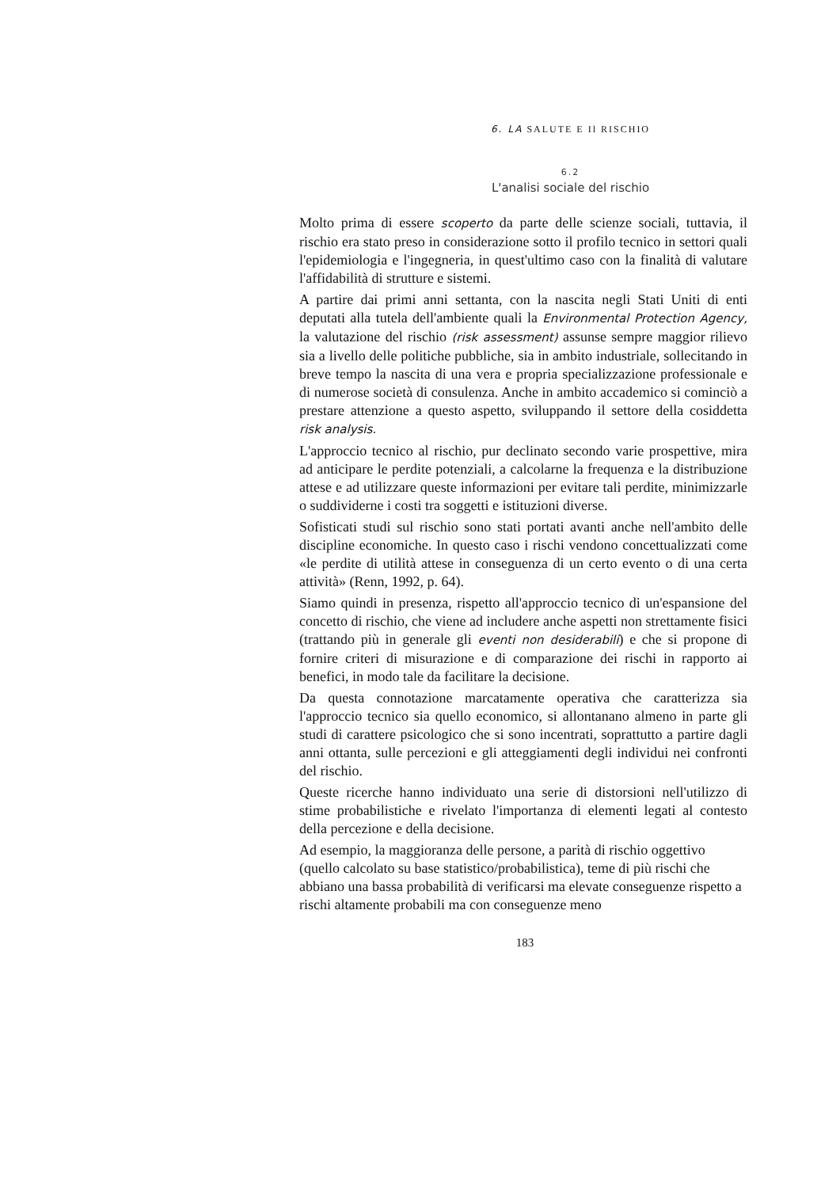6. LA SALUTE E Il RISCHIO
6.2
L'analisi sociale del rischio
Molto prima di essere scoperto da parte delle scienze sociali, tuttavia, il rischio era stato preso in considerazione sotto il profilo tecnico in settori quali l'epidemiologia e l'ingegneria, in quest'ultimo caso con la finalità di valutare l'affidabilità di strutture e sistemi.
A partire dai primi anni settanta, con la nascita negli Stati Uniti di enti deputati alla tutela dell'ambiente quali la Environmental Protection Agency, la valutazione del rischio (risk assessment) assunse sempre maggior rilievo sia a livello delle politiche pubbliche, sia in ambito industriale, sollecitando in breve tempo la nascita di una vera e propria specializzazione professionale e di numerose società di consulenza. Anche in ambito accademico si cominciò a prestare attenzione a questo aspetto, sviluppando il settore della cosiddetta risk analysis.
L'approccio tecnico al rischio, pur declinato secondo varie prospettive, mira ad anticipare le perdite potenziali, a calcolarne la frequenza e la distribuzione attese e ad utilizzare queste informazioni per evitare tali perdite, minimizzarle o suddividerne i costi tra soggetti e istituzioni diverse.
Sofisticati studi sul rischio sono stati portati avanti anche nell'ambito delle discipline economiche. In questo caso i rischi vendono concettualizzati come «le perdite di utilità attese in conseguenza di un certo evento o di una certa attività» (Renn, 1992, p. 64).
Siamo quindi in presenza, rispetto all'approccio tecnico di un'espansione del concetto di rischio, che viene ad includere anche aspetti non strettamente fisici (trattando più in generale gli eventi non desiderabili) e che si propone di fornire criteri di misurazione e di comparazione dei rischi in rapporto ai benefici, in modo tale da facilitare la decisione.
Da questa connotazione marcatamente operativa che caratterizza sia l'approccio tecnico sia quello economico, si allontanano almeno in parte gli studi di carattere psicologico che si sono incentrati, soprattutto a partire dagli anni ottanta, sulle percezioni e gli atteggiamenti degli individui nei confronti del rischio.
Queste ricerche hanno individuato una serie di distorsioni nell'utilizzo di stime probabilistiche e rivelato l'importanza di elementi legati al contesto della percezione e della decisione.
Ad esempio, la maggioranza delle persone, a parità di rischio oggettivo (quello calcolato su base statistico/probabilistica), teme di più rischi che abbiano una bassa probabilità di verificarsi ma elevate conseguenze rispetto a rischi altamente probabili ma con conseguenze meno
183